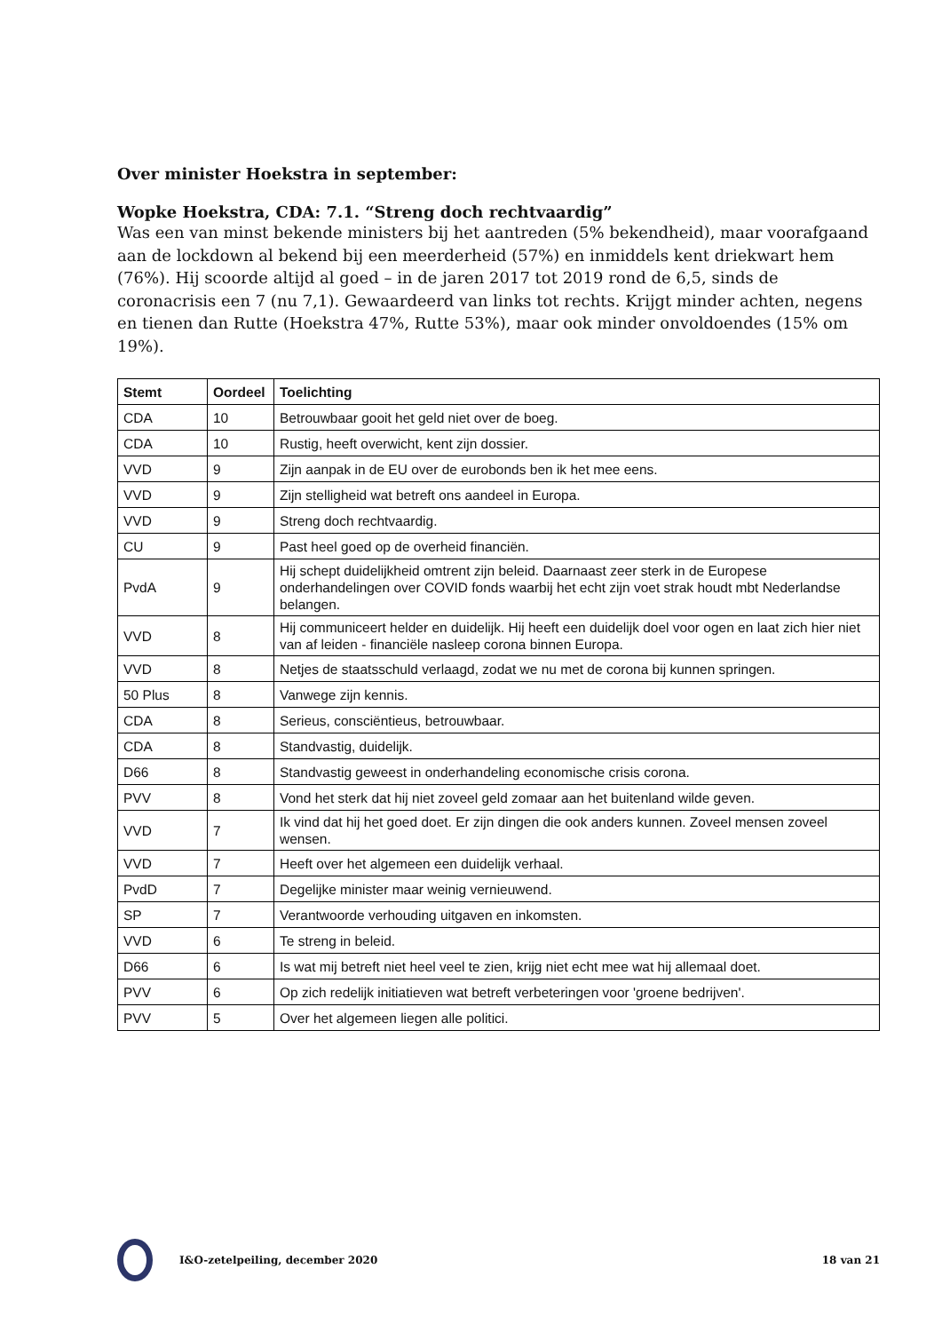Over minister Hoekstra in september:
Wopke Hoekstra, CDA: 7.1. “Streng doch rechtvaardig”
Was een van minst bekende ministers bij het aantreden (5% bekendheid), maar voorafgaand aan de lockdown al bekend bij een meerderheid (57%) en inmiddels kent driekwart hem (76%). Hij scoorde altijd al goed – in de jaren 2017 tot 2019 rond de 6,5, sinds de coronacrisis een 7 (nu 7,1). Gewaardeerd van links tot rechts. Krijgt minder achten, negens en tienen dan Rutte (Hoekstra 47%, Rutte 53%), maar ook minder onvoldoendes (15% om 19%).
| Stemt | Oordeel | Toelichting |
| --- | --- | --- |
| CDA | 10 | Betrouwbaar gooit het geld niet over de boeg. |
| CDA | 10 | Rustig, heeft overwicht, kent zijn dossier. |
| VVD | 9 | Zijn aanpak in de EU over de eurobonds ben ik het mee eens. |
| VVD | 9 | Zijn stelligheid wat betreft ons aandeel in Europa. |
| VVD | 9 | Streng doch rechtvaardig. |
| CU | 9 | Past heel goed op de overheid financiën. |
| PvdA | 9 | Hij schept duidelijkheid omtrent zijn beleid. Daarnaast zeer sterk in de Europese onderhandelingen over COVID fonds waarbij het echt zijn voet strak houdt mbt Nederlandse belangen. |
| VVD | 8 | Hij communiceert helder en duidelijk. Hij heeft een duidelijk doel voor ogen en laat zich hier niet van af leiden - financiële nasleep corona binnen Europa. |
| VVD | 8 | Netjes de staatsschuld verlaagd, zodat we nu met de corona bij kunnen springen. |
| 50 Plus | 8 | Vanwege zijn kennis. |
| CDA | 8 | Serieus, consciëntieus, betrouwbaar. |
| CDA | 8 | Standvastig, duidelijk. |
| D66 | 8 | Standvastig geweest in onderhandeling economische crisis corona. |
| PVV | 8 | Vond het sterk dat hij niet zoveel geld zomaar aan het buitenland wilde geven. |
| VVD | 7 | Ik vind dat hij het goed doet. Er zijn dingen die ook anders kunnen. Zoveel mensen zoveel wensen. |
| VVD | 7 | Heeft over het algemeen een duidelijk verhaal. |
| PvdD | 7 | Degelijke minister maar weinig vernieuwend. |
| SP | 7 | Verantwoorde verhouding uitgaven en inkomsten. |
| VVD | 6 | Te streng in beleid. |
| D66 | 6 | Is wat mij betreft niet heel veel te zien, krijg niet echt mee wat hij allemaal doet. |
| PVV | 6 | Op zich redelijk initiatieven wat betreft verbeteringen voor 'groene bedrijven'. |
| PVV | 5 | Over het algemeen liegen alle politici. |
I&O-zetelpeiling, december 2020 18 van 21